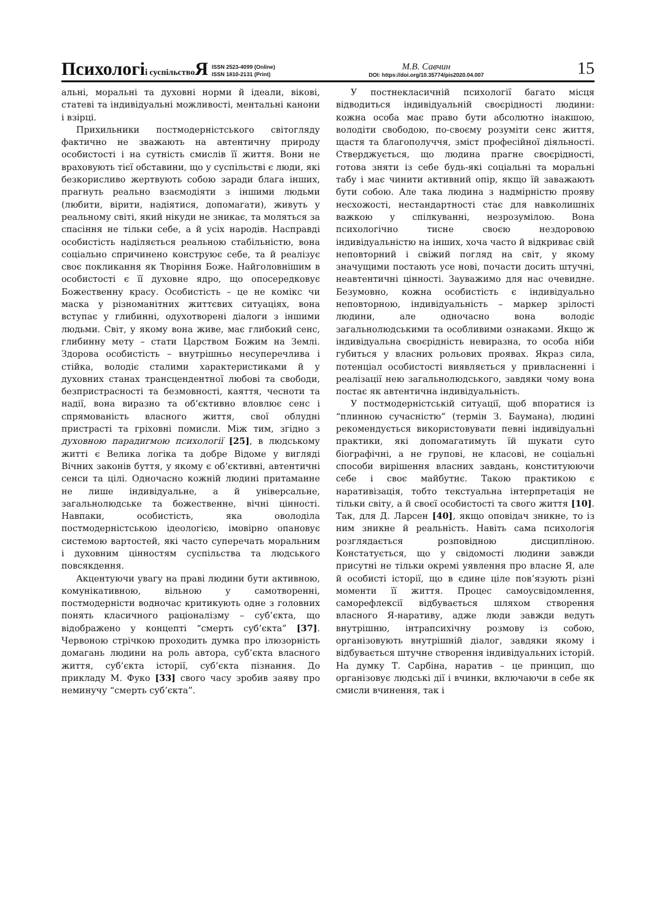Психологіі суспільство Я ISSN 2523-4099 (Online)
ISSN 1810-2131 (Print)
М.В. Савчин
DOI: https://doi.org/10.35774/pis2020.04.007
15
альні, моральні та духовні норми й ідеали, вікові, статеві та індивідуальні можливості, ментальні канони і взірці.
Прихильники постмодерністського світогляду фактично не зважають на автентичну природу особистості і на сутність смислів її життя. Вони не враховують тієї обставини, що у суспільстві є люди, які безкорисливо жертвують собою заради блага інших, прагнуть реально взаємодіяти з іншими людьми (любити, вірити, надіятися, допомагати), живуть у реальному світі, який нікуди не зникає, та моляться за спасіння не тільки себе, а й усіх народів. Насправді особистість наділяється реальною стабільністю, вона соціально спричинено конструює себе, та й реалізує своє покликання як Творіння Боже. Найголовнішим в особистості є її духовне ядро, що опосередковує Божественну красу. Особистість – це не комікс чи маска у різноманітних життєвих ситуаціях, вона вступає у глибинні, одухотворені діалоги з іншими людьми. Світ, у якому вона живе, має глибокий сенс, глибинну мету – стати Царством Божим на Землі. Здорова особистість – внутрішньо несуперечлива і стійка, володіє сталими характеристиками й у духовних станах трансцендентної любові та свободи, безпристрасності та безмовності, каяття, чесноти та надії, вона виразно та об’єктивно вловлює сенс і спрямованість власного життя, свої облудні пристрасті та гріховні помисли. Між тим, згідно з духовною парадигмою психології [25], в людському житті є Велика логіка та добре Відоме у вигляді Вічних законів буття, у якому є об’єктивні, автентичні сенси та цілі. Одночасно кожній людині притаманне не лише індивідуальне, а й універсальне, загальнолюдське та божественне, вічні цінності. Навпаки, особистість, яка оволоділа постмодерністською ідеологією, імовірно опановує системою вартостей, які часто суперечать моральним і духовним цінностям суспільства та людського повсякдення.
Акцентуючи увагу на праві людини бути активною, комунікативною, вільною у самотворенні, постмодерністи водночас критикують одне з головних понять класичного раціоналізму – суб’єкта, що відображено у концепті “смерть суб’єкта” [37]. Червоною стрічкою проходить думка про ілюзорність домагань людини на роль автора, суб’єкта власного життя, суб’єкта історії, суб’єкта пізнання. До прикладу М. Фуко [33] свого часу зробив заяву про неминучу “смерть суб’єкта”.
У постнекласичній психології багато місця відводиться індивідуальній своєрідності людини: кожна особа має право бути абсолютно інакшою, володіти свободою, по-своєму розуміти сенс життя, щастя та благополуччя, зміст професійної діяльності. Стверджується, що людина прагне своєрідності, готова зняти із себе будь-які соціальні та моральні табу і має чинити активний опір, якщо їй заважають бути собою. Але така людина з надмірністю прояву несхожості, нестандартності стає для навколишніх важкою у спілкуванні, незрозумілою. Вона психологічно тисне своєю нездоровою індивідуальністю на інших, хоча часто й відкриває свій неповторний і свіжий погляд на світ, у якому значущими постають усе нові, почасти досить штучні, неавтентичні цінності. Зауважимо для нас очевидне. Безумовно, кожна особистість є індивідуально неповторною, індивідуальність – маркер зрілості людини, але одночасно вона володіє загальнолюдськими та особливими ознаками. Якщо ж індивідуальна своєрідність невиразна, то особа ніби губиться у власних рольових проявах. Якраз сила, потенціал особистості виявляється у привласненні і реалізації нею загальнолюдського, завдяки чому вона постає як автентична індивідуальність.
У постмодерністській ситуації, щоб впоратися із “плинною сучасністю” (термін З. Баумана), людині рекомендується використовувати певні індивідуальні практики, які допомагатимуть їй шукати суто біографічні, а не групові, не класові, не соціальні способи вирішення власних завдань, конституюючи себе і своє майбутнє. Такою практикою є наративізація, тобто текстуальна інтерпретація не тільки світу, а й своєї особистості та свого життя [10]. Так, для Д. Ларсен [40], якщо оповідач зникне, то із ним зникне й реальність. Навіть сама психологія розглядається розповідною дисципліною. Констатується, що у свідомості людини завжди присутні не тільки окремі уявлення про власне Я, але й особисті історії, що в єдине ціле пов’язують різні моменти її життя. Процес самоусвідомлення, саморефлексії відбувається шляхом створення власного Я-наративу, адже люди завжди ведуть внутрішню, інтрапсихічну розмову із собою, організовують внутрішній діалог, завдяки якому і відбувається штучне створення індивідуальних історій. На думку Т. Сарбіна, наратив – це принцип, що організовує людські дії і вчинки, включаючи в себе як смисли вчинення, так і